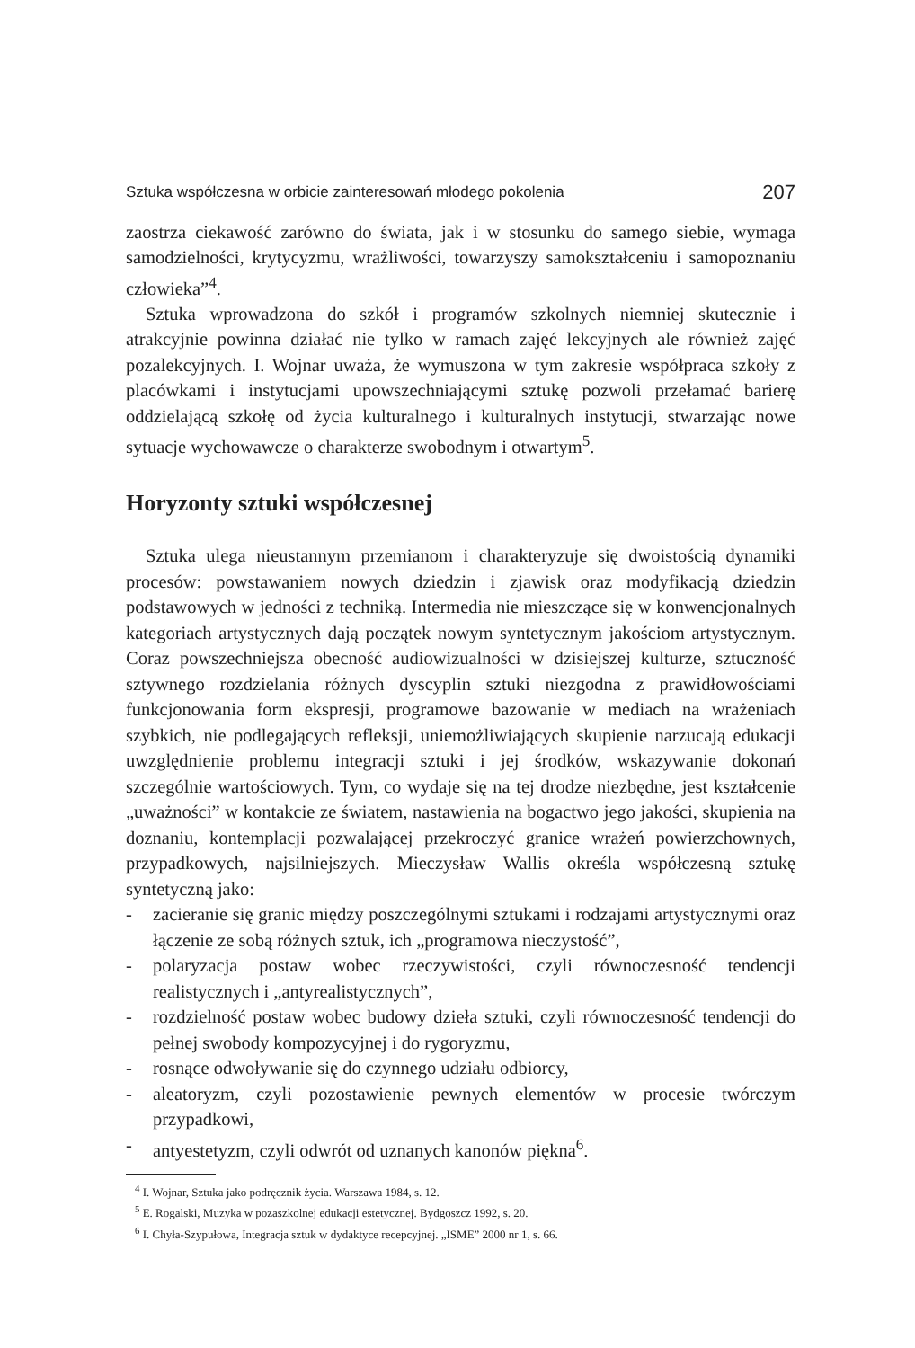Sztuka współczesna w orbicie zainteresowań młodego pokolenia 207
zaostrza ciekawość zarówno do świata, jak i w stosunku do samego siebie, wymaga samodzielności, krytycyzmu, wrażliwości, towarzyszy samokształceniu i samopoznaniu człowieka”<sup>4</sup>.
Sztuka wprowadzona do szkół i programów szkolnych niemniej skutecznie i atrakcyjnie powinna działać nie tylko w ramach zajęć lekcyjnych ale również zajęć pozalekcyjnych. I. Wojnar uważa, że wymuszona w tym zakresie współpraca szkoły z placówkami i instytucjami upowszechniającymi sztukę pozwoli przełamać barierę oddzielającą szkołę od życia kulturalnego i kulturalnych instytucji, stwarzając nowe sytuacje wychowawcze o charakterze swobodnym i otwartym<sup>5</sup>.
Horyzonty sztuki współczesnej
Sztuka ulega nieustannym przemianom i charakteryzuje się dwoistością dynamiki procesów: powstawaniem nowych dziedzin i zjawisk oraz modyfikacją dziedzin podstawowych w jedności z techniką. Intermedia nie mieszczące się w konwencjonalnych kategoriach artystycznych dają początek nowym syntetycznym jakościom artystycznym. Coraz powszechniejsza obecność audiowizualności w dzisiejszej kulturze, sztuczność sztywnego rozdzielania różnych dyscyplin sztuki niezgodna z prawidłowościami funkcjonowania form ekspresji, programowe bazowanie w mediach na wrażeniach szybkich, nie podlegających refleksji, uniemożliwiających skupienie narzucają edukacji uwzględnienie problemu integracji sztuki i jej środków, wskazywanie dokonań szczególnie wartościowych. Tym, co wydaje się na tej drodze niezbędne, jest kształcenie „uważności” w kontakcie ze światem, nastawienia na bogactwo jego jakości, skupienia na doznaniu, kontemplacji pozwalającej przekroczyć granice wrażeń powierzchownych, przypadkowych, najsilniejszych. Mieczysław Wallis określa współczesną sztukę syntetyczną jako:
- zacieranie się granic między poszczególnymi sztukami i rodzajami artystycznymi oraz łączenie ze sobą różnych sztuk, ich „programowa nieczystość”,
- polaryzacja postaw wobec rzeczywistości, czyli równoczesność tendencji realistycznych i „antyrealistycznych”,
- rozdzielność postaw wobec budowy dzieła sztuki, czyli równoczesność tendencji do pełnej swobody kompozycyjnej i do rygoryzmu,
- rosnące odwoływanie się do czynnego udziału odbiorcy,
- aleatoryzm, czyli pozostawienie pewnych elementów w procesie twórczym przypadkowi,
- antyestetyzm, czyli odwrót od uznanych kanonów piękna<sup>6</sup>.
<sup>4</sup> I. Wojnar, Sztuka jako podręcznik życia. Warszawa 1984, s. 12.
<sup>5</sup> E. Rogalski, Muzyka w pozaszkolnej edukacji estetycznej. Bydgoszcz 1992, s. 20.
<sup>6</sup> I. Chyła-Szypułowa, Integracja sztuk w dydaktyce recepcyjnej. „ISME” 2000 nr 1, s. 66.